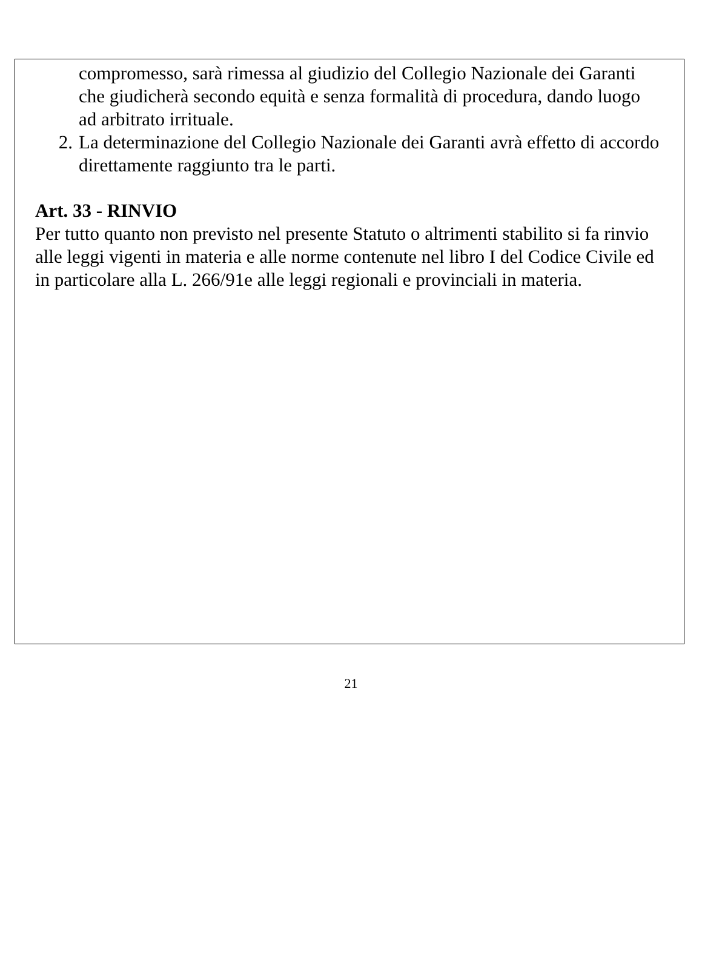compromesso, sarà rimessa al giudizio del Collegio Nazionale dei Garanti che giudicherà secondo equità e senza formalità di procedura, dando luogo ad arbitrato irrituale.
2. La determinazione del Collegio Nazionale dei Garanti avrà effetto di accordo direttamente raggiunto tra le parti.
Art. 33 - RINVIO
Per tutto quanto non previsto nel presente Statuto o altrimenti stabilito si fa rinvio alle leggi vigenti in materia e alle norme contenute nel libro I del Codice Civile ed in particolare alla L. 266/91e alle leggi regionali e provinciali in materia.
21